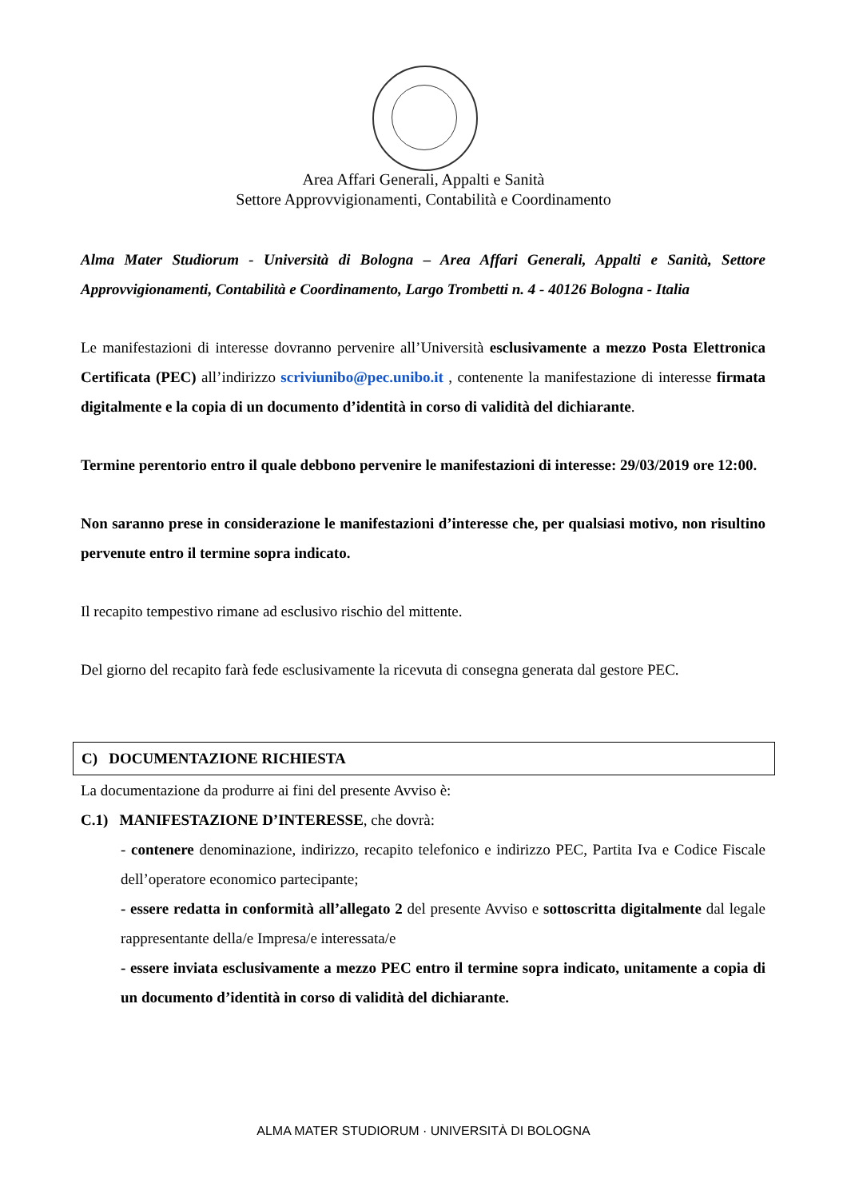Area Affari Generali, Appalti e Sanità
Settore Approvvigionamenti, Contabilità e Coordinamento
Alma Mater Studiorum - Università di Bologna – Area Affari Generali, Appalti e Sanità, Settore Approvvigionamenti, Contabilità e Coordinamento, Largo Trombetti n. 4 - 40126 Bologna - Italia
Le manifestazioni di interesse dovranno pervenire all’Università esclusivamente a mezzo Posta Elettronica Certificata (PEC) all’indirizzo scriviunibo@pec.unibo.it , contenente la manifestazione di interesse firmata digitalmente e la copia di un documento d’identità in corso di validità del dichiarante.
Termine perentorio entro il quale debbono pervenire le manifestazioni di interesse: 29/03/2019 ore 12:00.
Non saranno prese in considerazione le manifestazioni d’interesse che, per qualsiasi motivo, non risultino pervenute entro il termine sopra indicato.
Il recapito tempestivo rimane ad esclusivo rischio del mittente.
Del giorno del recapito farà fede esclusivamente la ricevuta di consegna generata dal gestore PEC.
C) DOCUMENTAZIONE RICHIESTA
La documentazione da produrre ai fini del presente Avviso è:
C.1) MANIFESTAZIONE D’INTERESSE, che dovrà:
- contenere denominazione, indirizzo, recapito telefonico e indirizzo PEC, Partita Iva e Codice Fiscale dell’operatore economico partecipante;
- essere redatta in conformità all’allegato 2 del presente Avviso e sottoscritta digitalmente dal legale rappresentante della/e Impresa/e interessata/e
- essere inviata esclusivamente a mezzo PEC entro il termine sopra indicato, unitamente a copia di un documento d’identità in corso di validità del dichiarante.
ALMA MATER STUDIORUM · UNIVERSITÀ DI BOLOGNA